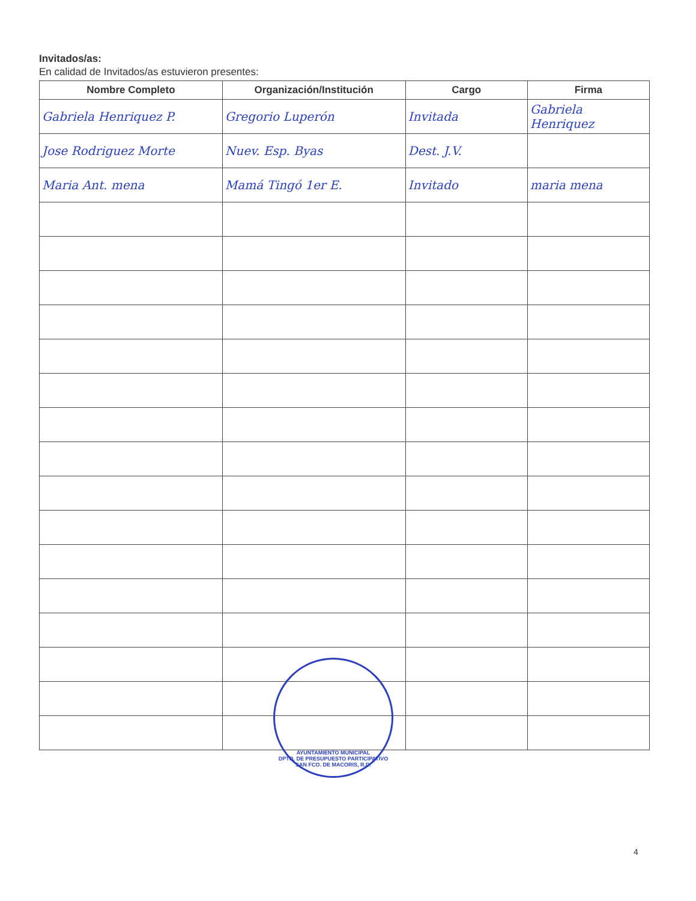Invitados/as:
En calidad de Invitados/as estuvieron presentes:
| Nombre Completo | Organización/Institución | Cargo | Firma |
| --- | --- | --- | --- |
| Gabriela Henriquez P. | Gregorio Luperón | Invitada | Gabriela Henriquez |
| Jose Rodriguez Morte | Nuev. Esp. Byas | Dest. J.V. | |
| Maria Ant. mena | Mamá Tingó 1er E. | Invitado | maria mena |
AYUNTAMIENTO MUNICIPAL
DPTO. DE PRESUPUESTO PARTICIPATIVO
SAN FCO. DE MACORIS, R.D.
4